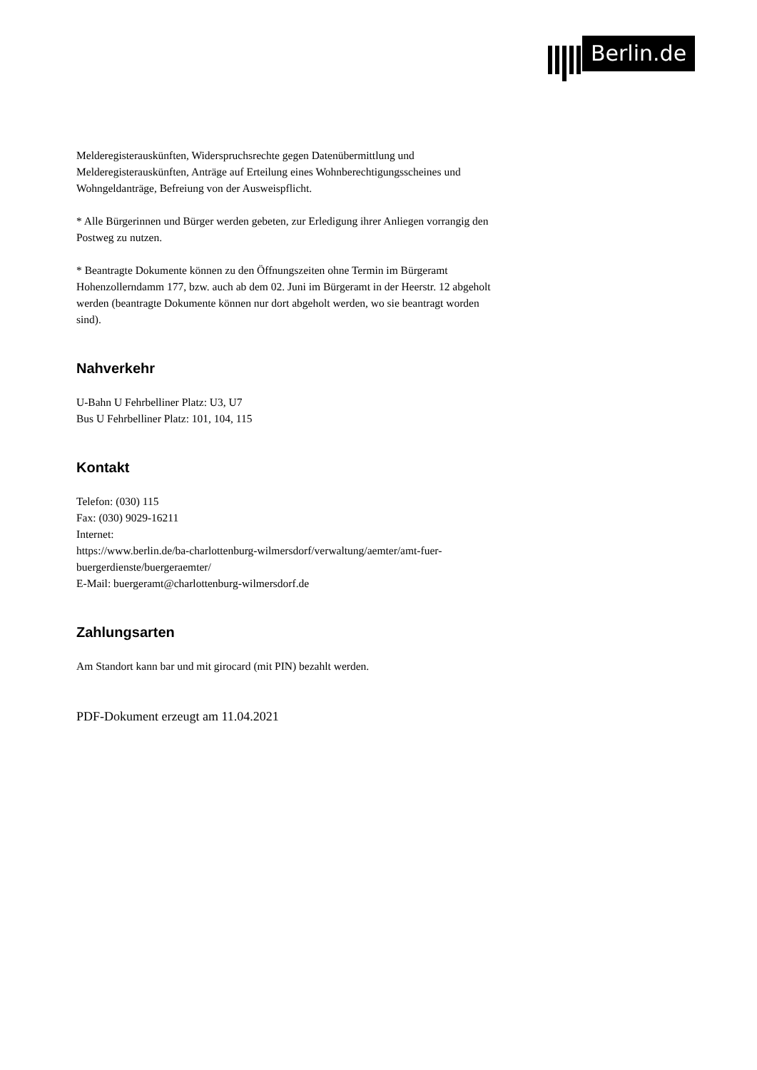Berlin.de
Melderegisterauskünften, Widerspruchsrechte gegen Datenübermittlung und Melderegisterauskünften, Anträge auf Erteilung eines Wohnberechtigungsscheines und Wohngeldanträge, Befreiung von der Ausweispflicht.
* Alle Bürgerinnen und Bürger werden gebeten, zur Erledigung ihrer Anliegen vorrangig den Postweg zu nutzen.
* Beantragte Dokumente können zu den Öffnungszeiten ohne Termin im Bürgeramt Hohenzollerndamm 177, bzw. auch ab dem 02. Juni im Bürgeramt in der Heerstr. 12 abgeholt werden (beantragte Dokumente können nur dort abgeholt werden, wo sie beantragt worden sind).
Nahverkehr
U-Bahn U Fehrbelliner Platz: U3, U7
Bus U Fehrbelliner Platz: 101, 104, 115
Kontakt
Telefon: (030) 115
Fax: (030) 9029-16211
Internet:
https://www.berlin.de/ba-charlottenburg-wilmersdorf/verwaltung/aemter/amt-fuer-buergerdienste/buergeraemter/
E-Mail: buergeramt@charlottenburg-wilmersdorf.de
Zahlungsarten
Am Standort kann bar und mit girocard (mit PIN) bezahlt werden.
PDF-Dokument erzeugt am 11.04.2021